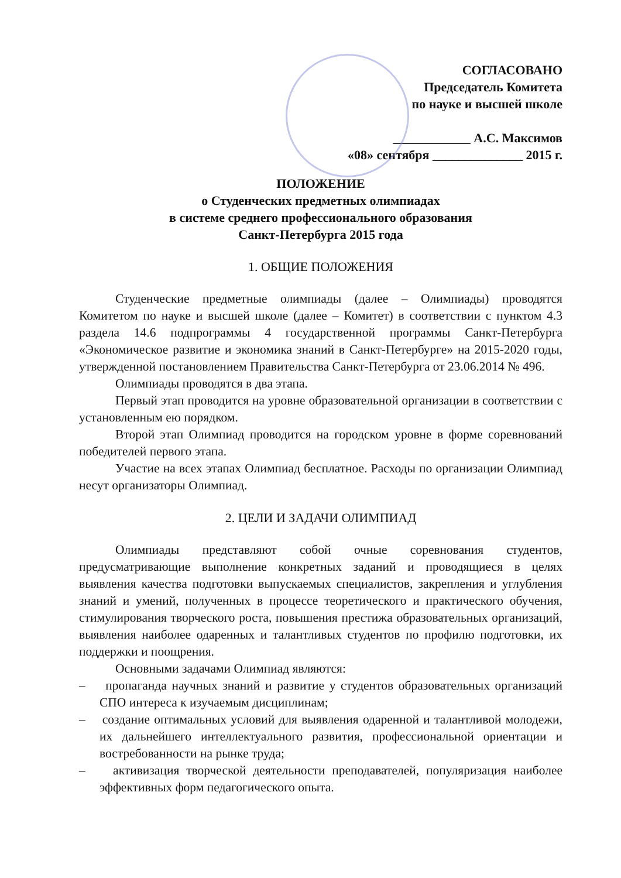СОГЛАСОВАНО
Председатель Комитета
по науке и высшей школе
____________ А.С. Максимов
«08» сентября ______________ 2015 г.
ПОЛОЖЕНИЕ
о Студенческих предметных олимпиадах
в системе среднего профессионального образования
Санкт-Петербурга 2015 года
1. ОБЩИЕ ПОЛОЖЕНИЯ
Студенческие предметные олимпиады (далее – Олимпиады) проводятся Комитетом по науке и высшей школе (далее – Комитет) в соответствии с пунктом 4.3 раздела 14.6 подпрограммы 4 государственной программы Санкт-Петербурга «Экономическое развитие и экономика знаний в Санкт-Петербурге» на 2015-2020 годы, утвержденной постановлением Правительства Санкт-Петербурга от 23.06.2014 № 496.
Олимпиады проводятся в два этапа.
Первый этап проводится на уровне образовательной организации в соответствии с установленным ею порядком.
Второй этап Олимпиад проводится на городском уровне в форме соревнований победителей первого этапа.
Участие на всех этапах Олимпиад бесплатное. Расходы по организации Олимпиад несут организаторы Олимпиад.
2. ЦЕЛИ И ЗАДАЧИ ОЛИМПИАД
Олимпиады представляют собой очные соревнования студентов, предусматривающие выполнение конкретных заданий и проводящиеся в целях выявления качества подготовки выпускаемых специалистов, закрепления и углубления знаний и умений, полученных в процессе теоретического и практического обучения, стимулирования творческого роста, повышения престижа образовательных организаций, выявления наиболее одаренных и талантливых студентов по профилю подготовки, их поддержки и поощрения.
Основными задачами Олимпиад являются:
– пропаганда научных знаний и развитие у студентов образовательных организаций СПО интереса к изучаемым дисциплинам;
– создание оптимальных условий для выявления одаренной и талантливой молодежи, их дальнейшего интеллектуального развития, профессиональной ориентации и востребованности на рынке труда;
– активизация творческой деятельности преподавателей, популяризация наиболее эффективных форм педагогического опыта.